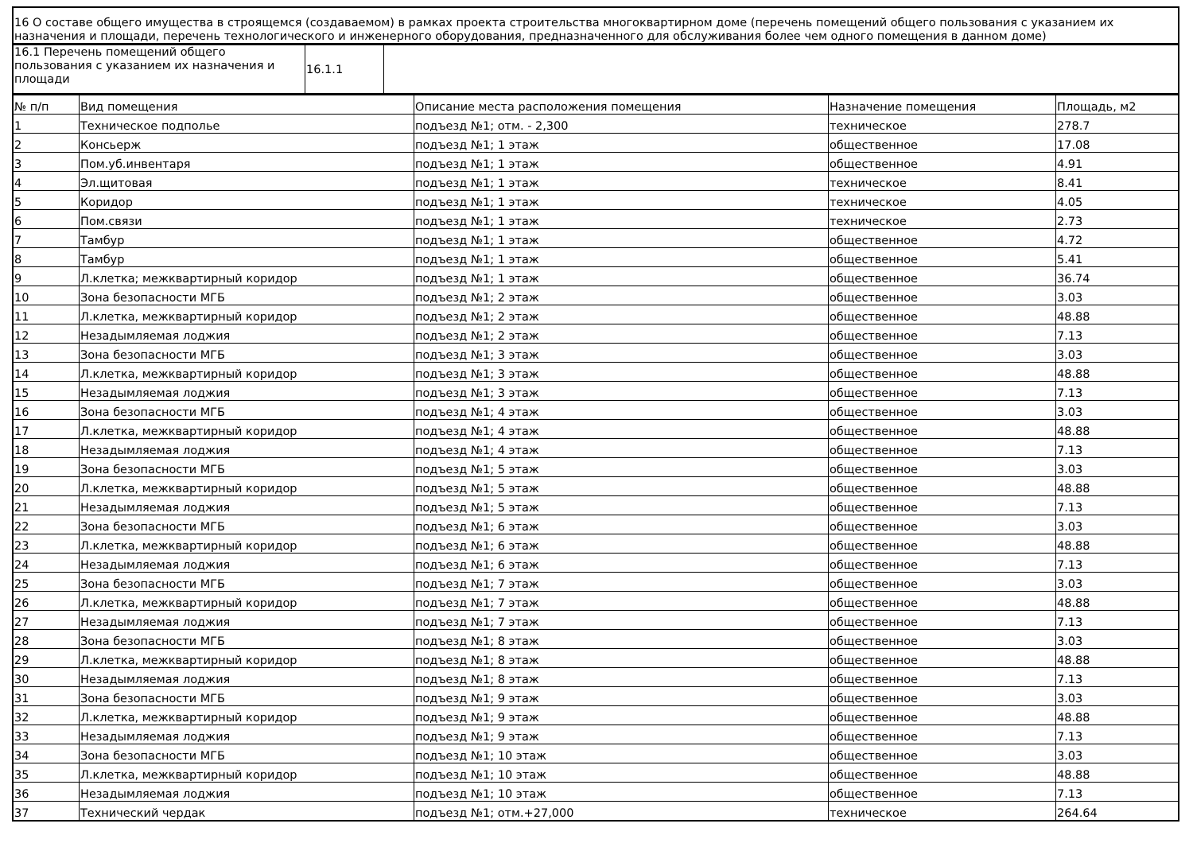| 16 О составе общего имущества в строящемся (создаваемом) в рамках проекта строительства многоквартирном доме (перечень помещений общего пользования с указанием их назначения и площади, перечень технологического и инженерного оборудования, предназначенного для обслуживания более чем одного помещения в данном доме) |
| 16.1 Перечень помещений общего пользования с указанием их назначения и площади | 16.1.1 | |
| № п/п | Вид помещения | Описание места расположения помещения | Назначение помещения | Площадь, м2 |
| --- | --- | --- | --- | --- |
| 1 | Техническое подполье | подъезд №1; отм. - 2,300 | техническое | 278.7 |
| 2 | Консьерж | подъезд №1; 1 этаж | общественное | 17.08 |
| 3 | Пом.уб.инвентаря | подъезд №1; 1 этаж | общественное | 4.91 |
| 4 | Эл.щитовая | подъезд №1; 1 этаж | техническое | 8.41 |
| 5 | Коридор | подъезд №1; 1 этаж | техническое | 4.05 |
| 6 | Пом.связи | подъезд №1; 1 этаж | техническое | 2.73 |
| 7 | Тамбур | подъезд №1; 1 этаж | общественное | 4.72 |
| 8 | Тамбур | подъезд №1; 1 этаж | общественное | 5.41 |
| 9 | Л.клетка; межквартирный коридор | подъезд №1; 1 этаж | общественное | 36.74 |
| 10 | Зона безопасности МГБ | подъезд №1; 2 этаж | общественное | 3.03 |
| 11 | Л.клетка, межквартирный коридор | подъезд №1; 2 этаж | общественное | 48.88 |
| 12 | Незадымляемая лоджия | подъезд №1; 2 этаж | общественное | 7.13 |
| 13 | Зона безопасности МГБ | подъезд №1; 3 этаж | общественное | 3.03 |
| 14 | Л.клетка, межквартирный коридор | подъезд №1; 3 этаж | общественное | 48.88 |
| 15 | Незадымляемая лоджия | подъезд №1; 3 этаж | общественное | 7.13 |
| 16 | Зона безопасности МГБ | подъезд №1; 4 этаж | общественное | 3.03 |
| 17 | Л.клетка, межквартирный коридор | подъезд №1; 4 этаж | общественное | 48.88 |
| 18 | Незадымляемая лоджия | подъезд №1; 4 этаж | общественное | 7.13 |
| 19 | Зона безопасности МГБ | подъезд №1; 5 этаж | общественное | 3.03 |
| 20 | Л.клетка, межквартирный коридор | подъезд №1; 5 этаж | общественное | 48.88 |
| 21 | Незадымляемая лоджия | подъезд №1; 5 этаж | общественное | 7.13 |
| 22 | Зона безопасности МГБ | подъезд №1; 6 этаж | общественное | 3.03 |
| 23 | Л.клетка, межквартирный коридор | подъезд №1; 6 этаж | общественное | 48.88 |
| 24 | Незадымляемая лоджия | подъезд №1; 6 этаж | общественное | 7.13 |
| 25 | Зона безопасности МГБ | подъезд №1; 7 этаж | общественное | 3.03 |
| 26 | Л.клетка, межквартирный коридор | подъезд №1; 7 этаж | общественное | 48.88 |
| 27 | Незадымляемая лоджия | подъезд №1; 7 этаж | общественное | 7.13 |
| 28 | Зона безопасности МГБ | подъезд №1; 8 этаж | общественное | 3.03 |
| 29 | Л.клетка, межквартирный коридор | подъезд №1; 8 этаж | общественное | 48.88 |
| 30 | Незадымляемая лоджия | подъезд №1; 8 этаж | общественное | 7.13 |
| 31 | Зона безопасности МГБ | подъезд №1; 9 этаж | общественное | 3.03 |
| 32 | Л.клетка, межквартирный коридор | подъезд №1; 9 этаж | общественное | 48.88 |
| 33 | Незадымляемая лоджия | подъезд №1; 9 этаж | общественное | 7.13 |
| 34 | Зона безопасности МГБ | подъезд №1; 10 этаж | общественное | 3.03 |
| 35 | Л.клетка, межквартирный коридор | подъезд №1; 10 этаж | общественное | 48.88 |
| 36 | Незадымляемая лоджия | подъезд №1; 10 этаж | общественное | 7.13 |
| 37 | Технический чердак | подъезд №1; отм.+27,000 | техническое | 264.64 |